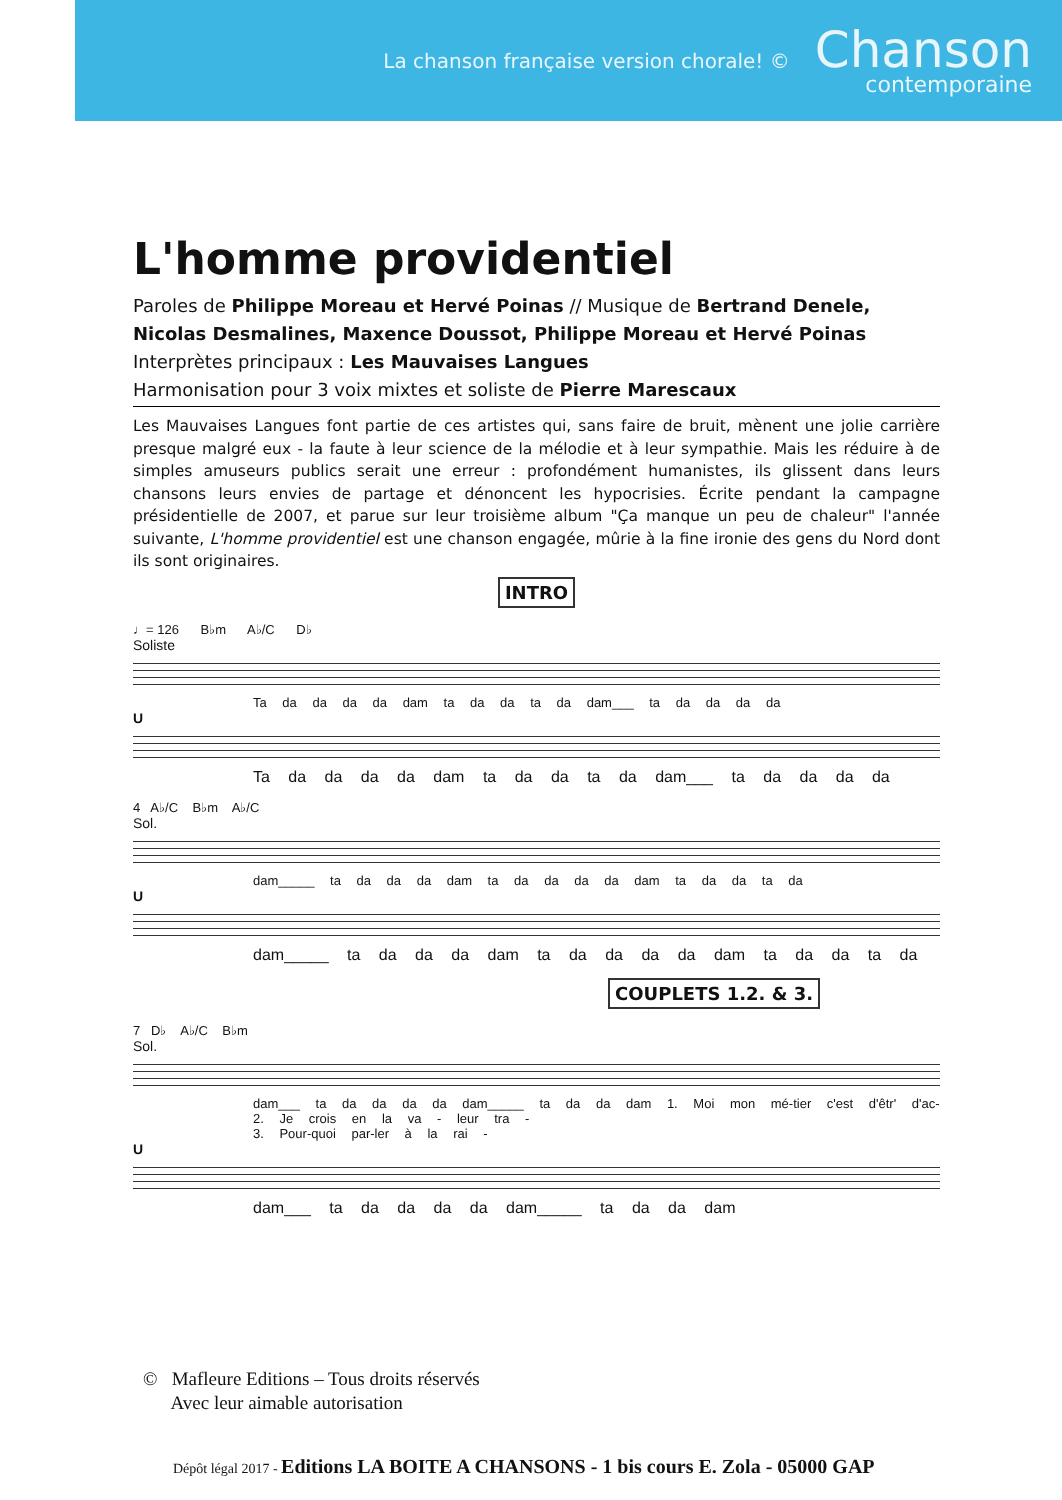La chanson française version chorale! ©
Chanson
contemporaine
L'homme providentiel
Paroles de Philippe Moreau et Hervé Poinas // Musique de Bertrand Denele, Nicolas Desmalines, Maxence Doussot, Philippe Moreau et Hervé Poinas
Interprètes principaux : Les Mauvaises Langues
Harmonisation pour 3 voix mixtes et soliste de Pierre Marescaux
Les Mauvaises Langues font partie de ces artistes qui, sans faire de bruit, mènent une jolie carrière presque malgré eux - la faute à leur science de la mélodie et à leur sympathie. Mais les réduire à de simples amuseurs publics serait une erreur : profondément humanistes, ils glissent dans leurs chansons leurs envies de partage et dénoncent les hypocrisies. Écrite pendant la campagne présidentielle de 2007, et parue sur leur troisième album "Ça manque un peu de chaleur" l'année suivante, L'homme providentiel est une chanson engagée, mûrie à la fine ironie des gens du Nord dont ils sont originaires.
INTRO
♩= 126 B♭m A♭/C D♭
Soliste
Ta da da da da dam ta da da ta da dam___ ta da da da da
U
Ta da da da da dam ta da da ta da dam___ ta da da da da
4 A♭/C B♭m A♭/C
Sol.
dam_____ ta da da da dam ta da da da da dam ta da da ta da
U
dam_____ ta da da da dam ta da da da da dam ta da da ta da
COUPLETS 1.2. & 3.
7 D♭ A♭/C B♭m
Sol.
dam___ ta da da da da dam_____ ta da da dam 1. Moi mon mé-tier c'est d'êtr' d'ac-
2. Je crois en la va - leur tra -
3. Pour-quoi par-ler à la rai -
U
dam___ ta da da da da dam_____ ta da da dam
© Mafleure Editions – Tous droits réservés
Avec leur aimable autorisation
Dépôt légal 2017 - Editions LA BOITE A CHANSONS - 1 bis cours E. Zola - 05000 GAP